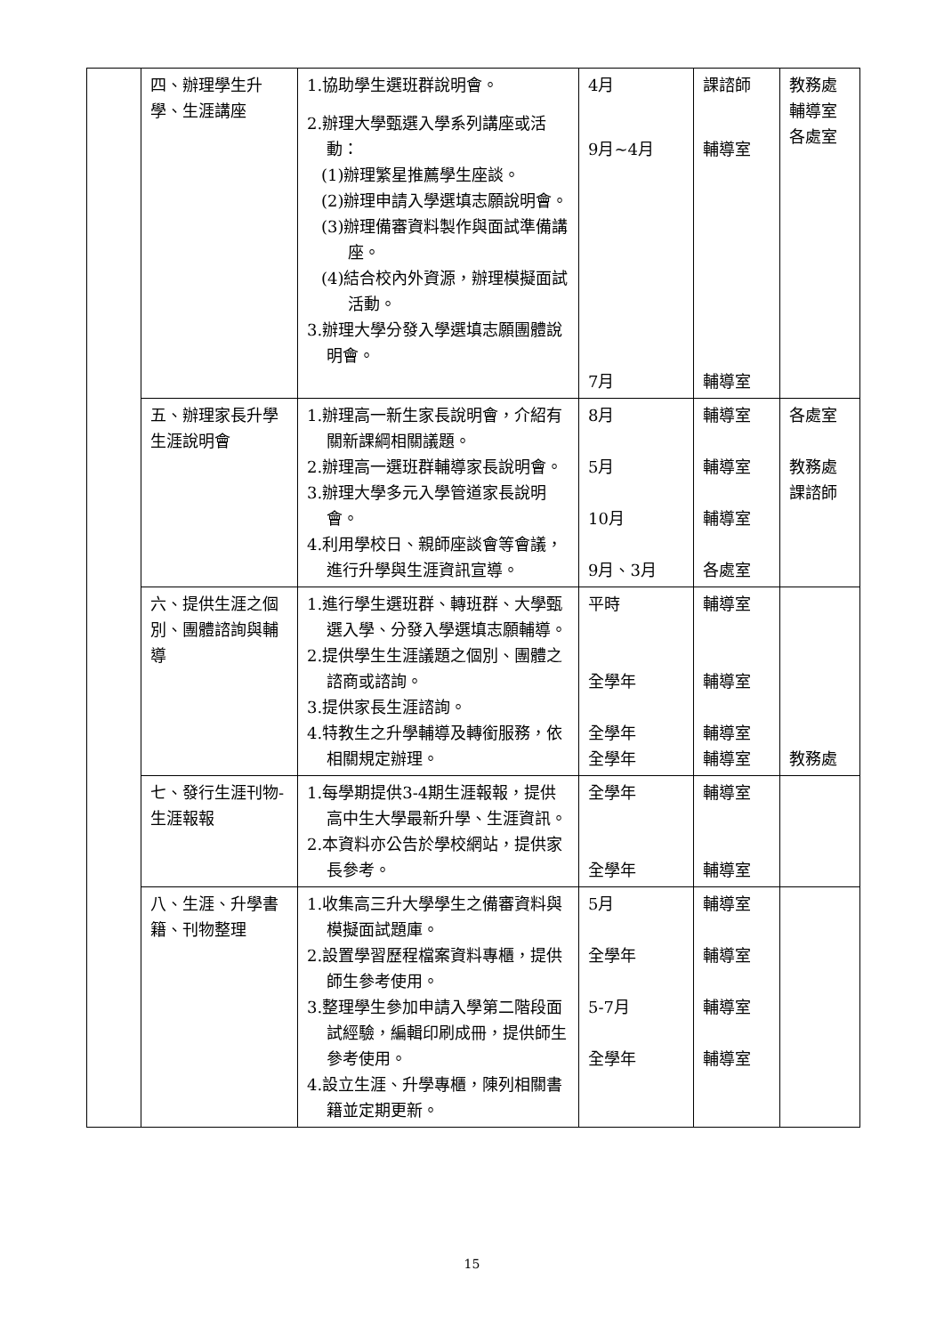| | 四、辦理學生升學、生涯講座 | 1.協助學生選班群說明會。 2.辦理大學甄選入學系列講座或活動： (1)辦理繁星推薦學生座談。 (2)辦理申請入學選填志願說明會。 (3)辦理備審資料製作與面試準備講座。 (4)結合校內外資源，辦理模擬面試活動。 3.辦理大學分發入學選填志願團體說明會。 | 4月 9月~4月 7月 | 課諮師 輔導室 輔導室 | 教務處 輔導室 各處室 |
| | 五、辦理家長升學生涯說明會 | 1.辦理高一新生家長說明會，介紹有關新課綱相關議題。 2.辦理高一選班群輔導家長說明會。 3.辦理大學多元入學管道家長說明會。 4.利用學校日、親師座談會等會議，進行升學與生涯資訊宣導。 | 8月 5月 10月 9月、3月 | 輔導室 輔導室 輔導室 各處室 | 各處室 教務處 課諮師 |
| | 六、提供生涯之個別、團體諮詢與輔導 | 1.進行學生選班群、轉班群、大學甄選入學、分發入學選填志願輔導。 2.提供學生生涯議題之個別、團體之諮商或諮詢。 3.提供家長生涯諮詢。 4.特教生之升學輔導及轉銜服務，依相關規定辦理。 | 平時 全學年 全學年 全學年 | 輔導室 輔導室 輔導室 輔導室 | 教務處 |
| | 七、發行生涯刊物-生涯報報 | 1.每學期提供3-4期生涯報報，提供高中生大學最新升學、生涯資訊。 2.本資料亦公告於學校網站，提供家長參考。 | 全學年 全學年 | 輔導室 輔導室 | |
| | 八、生涯、升學書籍、刊物整理 | 1.收集高三升大學學生之備審資料與模擬面試題庫。 2.設置學習歷程檔案資料專櫃，提供師生參考使用。 3.整理學生參加申請入學第二階段面試經驗，編輯印刷成冊，提供師生參考使用。 4.設立生涯、升學專櫃，陳列相關書籍並定期更新。 | 5月 全學年 5-7月 全學年 | 輔導室 輔導室 輔導室 輔導室 | |
15